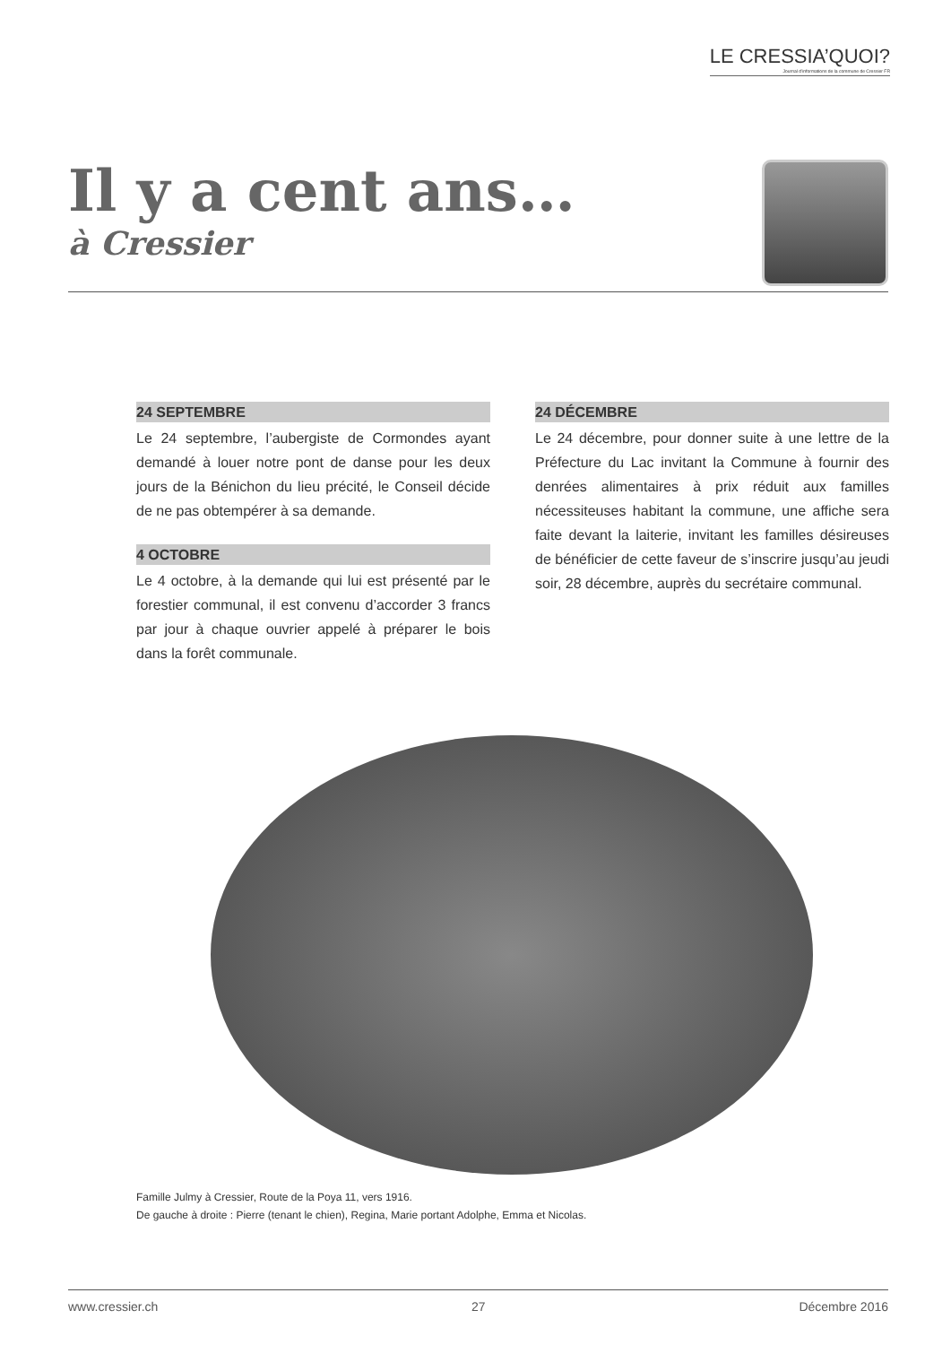LE CRESSIA’QUOI?
Journal d’informations de la commune de Cressier FR
Il y a cent ans…
à Cressier
24 SEPTEMBRE
Le 24 septembre, l’aubergiste de Cormondes ayant demandé à louer notre pont de danse pour les deux jours de la Bénichon du lieu précité, le Conseil décide de ne pas obtempérer à sa demande.
4 OCTOBRE
Le 4 octobre, à la demande qui lui est présenté par le forestier communal, il est convenu d’accorder 3 francs par jour à chaque ouvrier appelé à préparer le bois dans la forêt communale.
24 DÉCEMBRE
Le 24 décembre, pour donner suite à une lettre de la Préfecture du Lac invitant la Commune à fournir des denrées alimentaires à prix réduit aux familles nécessiteuses habitant la commune, une affiche sera faite devant la laiterie, invitant les familles désireuses de bénéficier de cette faveur de s’inscrire jusqu’au jeudi soir, 28 décembre, auprès du secrétaire communal.
Famille Julmy à Cressier, Route de la Poya 11, vers 1916.
De gauche à droite : Pierre (tenant le chien), Regina, Marie portant Adolphe, Emma et Nicolas.
www.cressier.ch 27 Décembre 2016